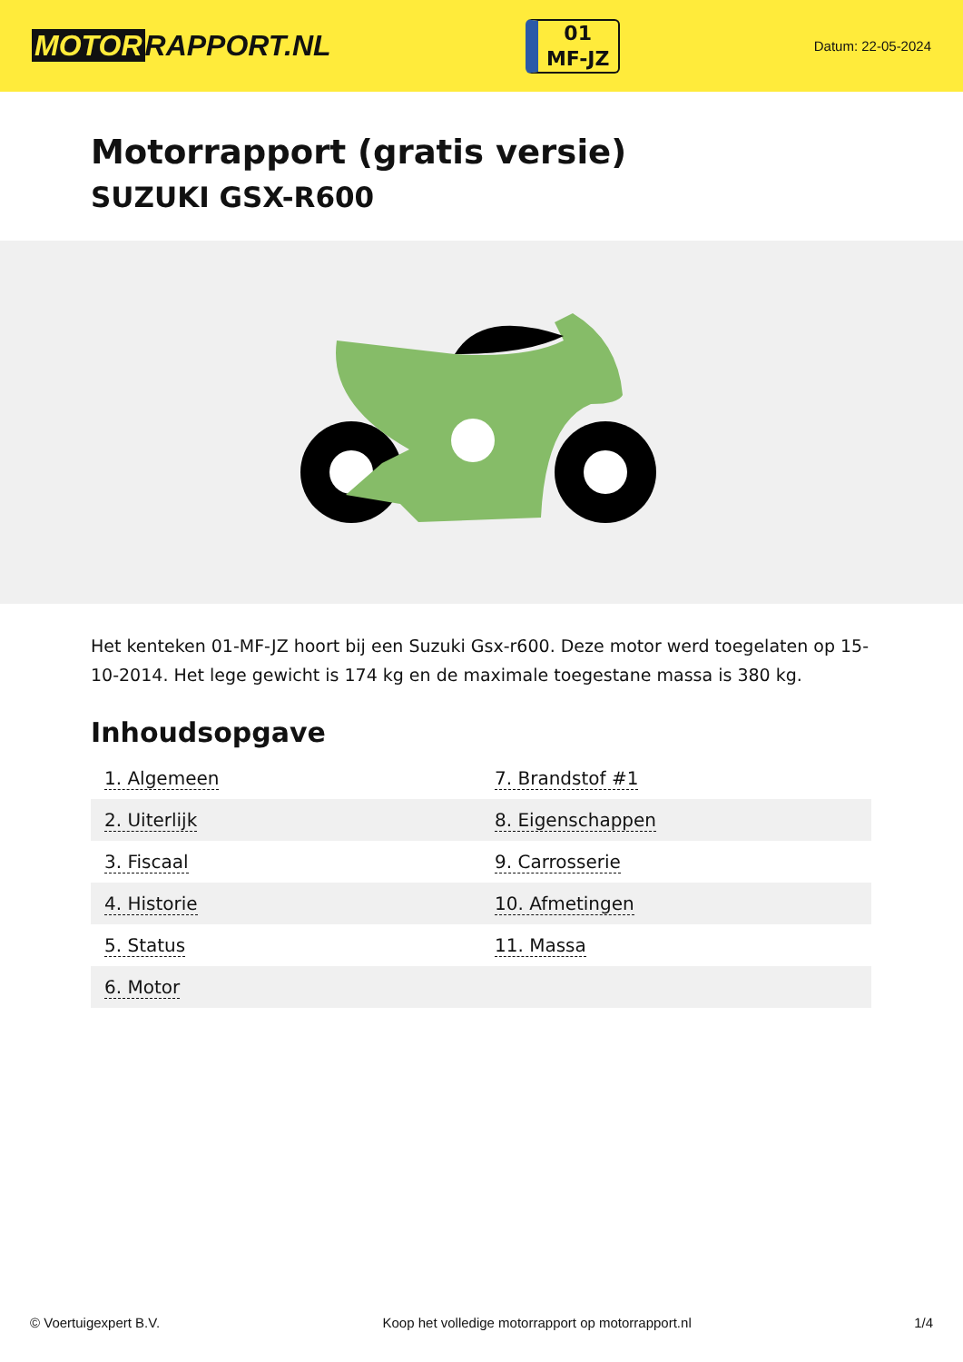MOTOR RAPPORT.NL
01
MF-JZ
Datum: 22-05-2024
Motorrapport (gratis versie)
SUZUKI GSX-R600
Het kenteken 01-MF-JZ hoort bij een Suzuki Gsx-r600. Deze motor werd toegelaten op 15-10-2014. Het lege gewicht is 174 kg en de maximale toegestane massa is 380 kg.
Inhoudsopgave
| 1. Algemeen | 7. Brandstof #1 |
| 2. Uiterlijk | 8. Eigenschappen |
| 3. Fiscaal | 9. Carrosserie |
| 4. Historie | 10. Afmetingen |
| 5. Status | 11. Massa |
| 6. Motor | |
© Voertuigexpert B.V. Koop het volledige motorrapport op motorrapport.nl 1/4